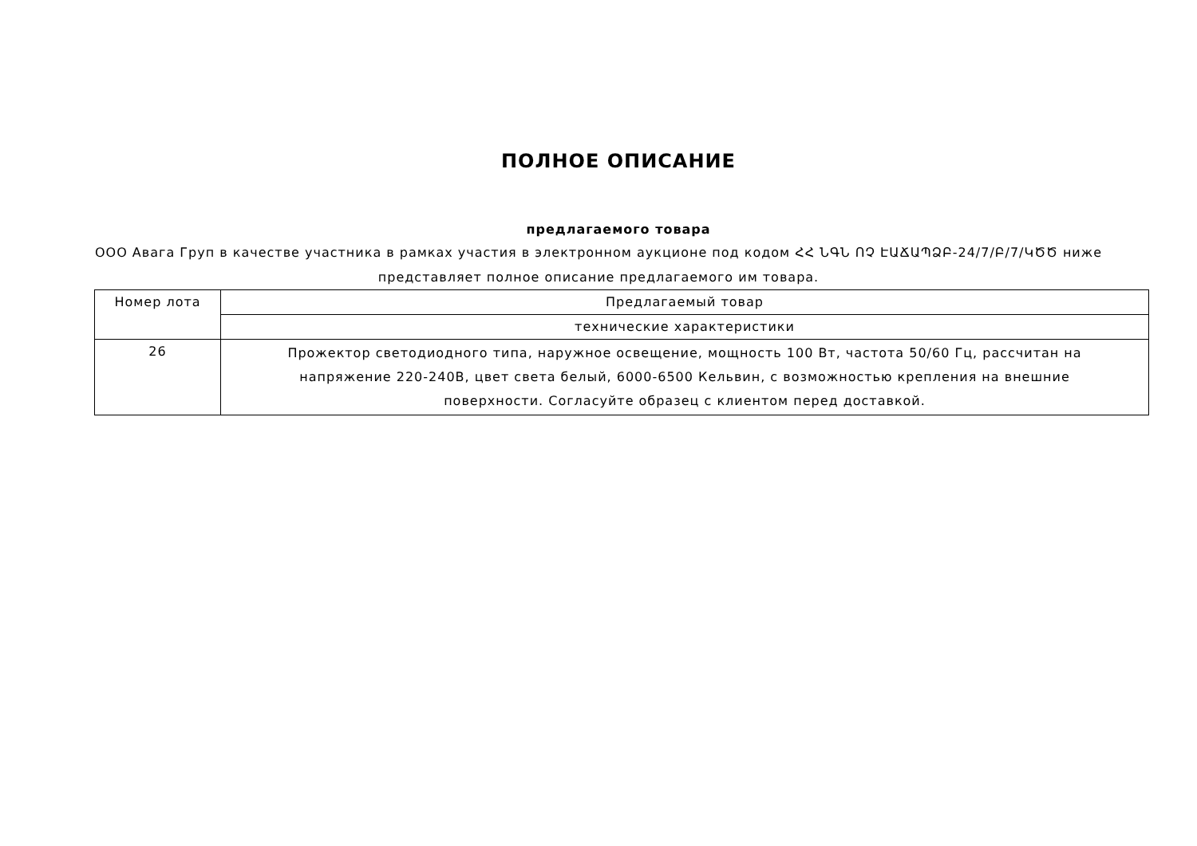ПОЛНОЕ ОПИСАНИЕ
предлагаемого товара
ООО Авага Груп в качестве участника в рамках участия в электронном аукционе под кодом ՀՀ ՆԳՆ ՈՉ ԷԱՃԱՊՁԲ-24/7/Բ/7/ԿԾԾ ниже представляет полное описание предлагаемого им товара.
| Номер лота | Предлагаемый товар |
| | технические характеристики |
| 26 | Прожектор светодиодного типа, наружное освещение, мощность 100 Вт, частота 50/60 Гц, рассчитан на напряжение 220-240В, цвет света белый, 6000-6500 Кельвин, с возможностью крепления на внешние поверхности. Согласуйте образец с клиентом перед доставкой. |